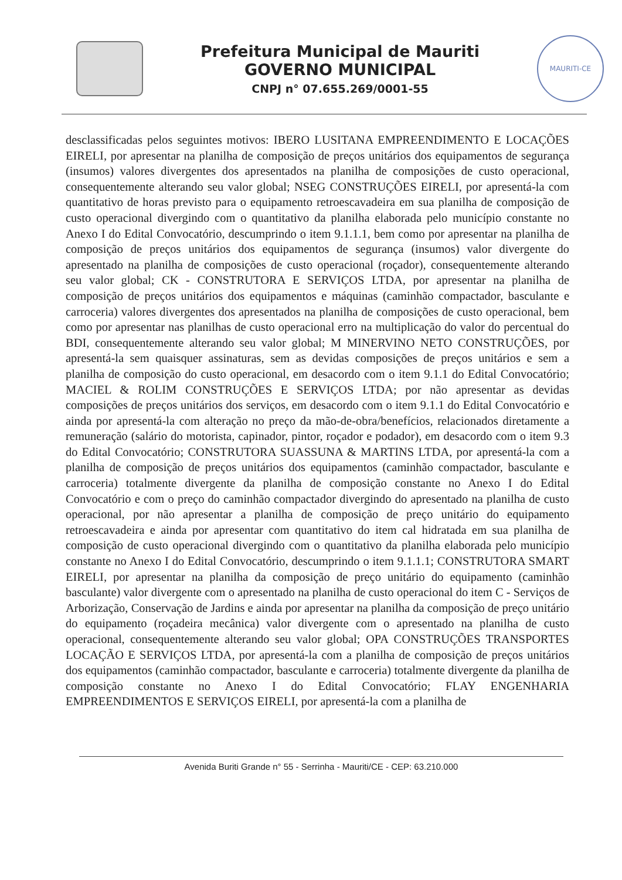Prefeitura Municipal de Mauriti
GOVERNO MUNICIPAL
CNPJ n° 07.655.269/0001-55
MAURITI-CE
desclassificadas pelos seguintes motivos: IBERO LUSITANA EMPREENDIMENTO E LOCAÇÕES EIRELI, por apresentar na planilha de composição de preços unitários dos equipamentos de segurança (insumos) valores divergentes dos apresentados na planilha de composições de custo operacional, consequentemente alterando seu valor global; NSEG CONSTRUÇÕES EIRELI, por apresentá-la com quantitativo de horas previsto para o equipamento retroescavadeira em sua planilha de composição de custo operacional divergindo com o quantitativo da planilha elaborada pelo município constante no Anexo I do Edital Convocatório, descumprindo o item 9.1.1.1, bem como por apresentar na planilha de composição de preços unitários dos equipamentos de segurança (insumos) valor divergente do apresentado na planilha de composições de custo operacional (roçador), consequentemente alterando seu valor global; CK - CONSTRUTORA E SERVIÇOS LTDA, por apresentar na planilha de composição de preços unitários dos equipamentos e máquinas (caminhão compactador, basculante e carroceria) valores divergentes dos apresentados na planilha de composições de custo operacional, bem como por apresentar nas planilhas de custo operacional erro na multiplicação do valor do percentual do BDI, consequentemente alterando seu valor global; M MINERVINO NETO CONSTRUÇÕES, por apresentá-la sem quaisquer assinaturas, sem as devidas composições de preços unitários e sem a planilha de composição do custo operacional, em desacordo com o item 9.1.1 do Edital Convocatório; MACIEL & ROLIM CONSTRUÇÕES E SERVIÇOS LTDA; por não apresentar as devidas composições de preços unitários dos serviços, em desacordo com o item 9.1.1 do Edital Convocatório e ainda por apresentá-la com alteração no preço da mão-de-obra/benefícios, relacionados diretamente a remuneração (salário do motorista, capinador, pintor, roçador e podador), em desacordo com o item 9.3 do Edital Convocatório; CONSTRUTORA SUASSUNA & MARTINS LTDA, por apresentá-la com a planilha de composição de preços unitários dos equipamentos (caminhão compactador, basculante e carroceria) totalmente divergente da planilha de composição constante no Anexo I do Edital Convocatório e com o preço do caminhão compactador divergindo do apresentado na planilha de custo operacional, por não apresentar a planilha de composição de preço unitário do equipamento retroescavadeira e ainda por apresentar com quantitativo do item cal hidratada em sua planilha de composição de custo operacional divergindo com o quantitativo da planilha elaborada pelo município constante no Anexo I do Edital Convocatório, descumprindo o item 9.1.1.1; CONSTRUTORA SMART EIRELI, por apresentar na planilha da composição de preço unitário do equipamento (caminhão basculante) valor divergente com o apresentado na planilha de custo operacional do item C - Serviços de Arborização, Conservação de Jardins e ainda por apresentar na planilha da composição de preço unitário do equipamento (roçadeira mecânica) valor divergente com o apresentado na planilha de custo operacional, consequentemente alterando seu valor global; OPA CONSTRUÇÕES TRANSPORTES LOCAÇÃO E SERVIÇOS LTDA, por apresentá-la com a planilha de composição de preços unitários dos equipamentos (caminhão compactador, basculante e carroceria) totalmente divergente da planilha de composição constante no Anexo I do Edital Convocatório; FLAY ENGENHARIA EMPREENDIMENTOS E SERVIÇOS EIRELI, por apresentá-la com a planilha de
Avenida Buriti Grande n° 55 - Serrinha - Mauriti/CE - CEP: 63.210.000